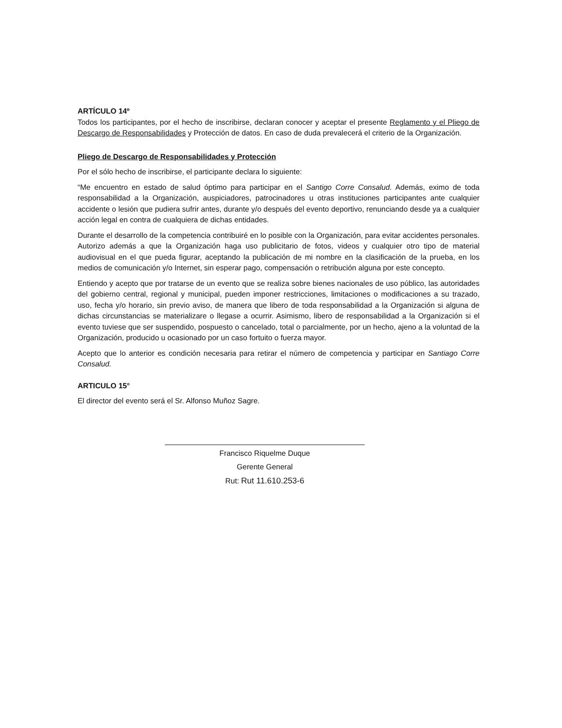ARTÍCULO 14º
Todos los participantes, por el hecho de inscribirse, declaran conocer y aceptar el presente Reglamento y el Pliego de Descargo de Responsabilidades y Protección de datos. En caso de duda prevalecerá el criterio de la Organización.
Pliego de Descargo de Responsabilidades y Protección
Por el sólo hecho de inscribirse, el participante declara lo siguiente:
“Me encuentro en estado de salud óptimo para participar en el Santigo Corre Consalud. Además, eximo de toda responsabilidad a la Organización, auspiciadores, patrocinadores u otras instituciones participantes ante cualquier accidente o lesión que pudiera sufrir antes, durante y/o después del evento deportivo, renunciando desde ya a cualquier acción legal en contra de cualquiera de dichas entidades.
Durante el desarrollo de la competencia contribuiré en lo posible con la Organización, para evitar accidentes personales. Autorizo además a que la Organización haga uso publicitario de fotos, videos y cualquier otro tipo de material audiovisual en el que pueda figurar, aceptando la publicación de mi nombre en la clasificación de la prueba, en los medios de comunicación y/o Internet, sin esperar pago, compensación o retribución alguna por este concepto.
Entiendo y acepto que por tratarse de un evento que se realiza sobre bienes nacionales de uso público, las autoridades del gobierno central, regional y municipal, pueden imponer restricciones, limitaciones o modificaciones a su trazado, uso, fecha y/o horario, sin previo aviso, de manera que libero de toda responsabilidad a la Organización si alguna de dichas circunstancias se materializare o llegase a ocurrir. Asimismo, libero de responsabilidad a la Organización si el evento tuviese que ser suspendido, pospuesto o cancelado, total o parcialmente, por un hecho, ajeno a la voluntad de la Organización, producido u ocasionado por un caso fortuito o fuerza mayor.
Acepto que lo anterior es condición necesaria para retirar el número de competencia y participar en Santiago Corre Consalud.
ARTICULO 15°
El director del evento será el Sr. Alfonso Muñoz Sagre.
Francisco Riquelme Duque
Gerente General
Rut: Rut 11.610.253-6